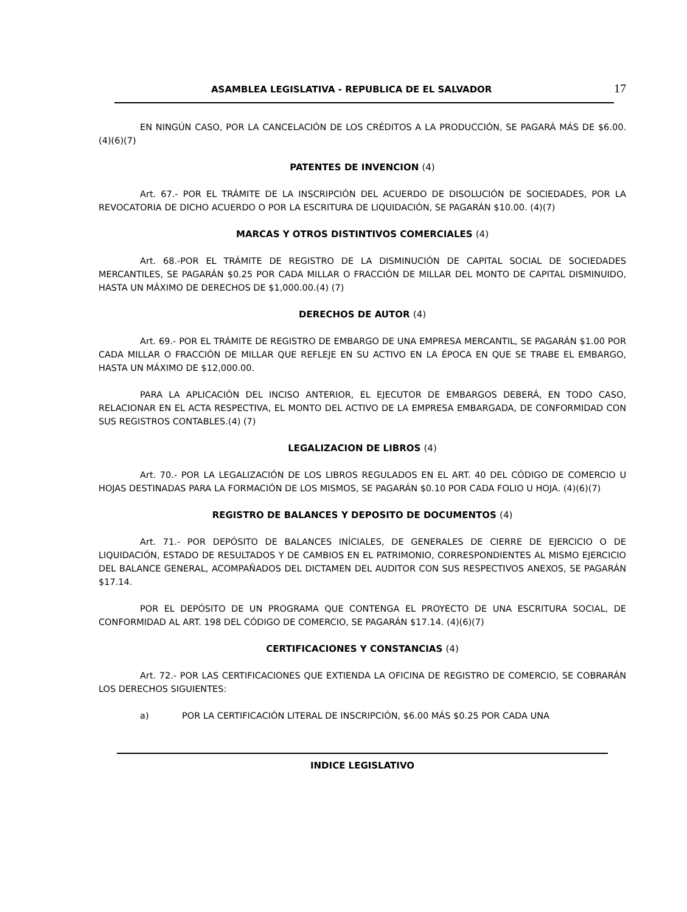ASAMBLEA LEGISLATIVA - REPUBLICA DE EL SALVADOR 17
EN NINGÚN CASO, POR LA CANCELACIÓN DE LOS CRÉDITOS A LA PRODUCCIÓN, SE PAGARÁ MÁS DE $6.00.(4)(6)(7)
PATENTES DE INVENCION (4)
Art. 67.- POR EL TRÁMITE DE LA INSCRIPCIÓN DEL ACUERDO DE DISOLUCIÓN DE SOCIEDADES, POR LA REVOCATORIA DE DICHO ACUERDO O POR LA ESCRITURA DE LIQUIDACIÓN, SE PAGARÁN $10.00. (4)(7)
MARCAS Y OTROS DISTINTIVOS COMERCIALES (4)
Art. 68.-POR EL TRÁMITE DE REGISTRO DE LA DISMINUCIÓN DE CAPITAL SOCIAL DE SOCIEDADES MERCANTILES, SE PAGARÁN $0.25 POR CADA MILLAR O FRACCIÓN DE MILLAR DEL MONTO DE CAPITAL DISMINUIDO, HASTA UN MÁXIMO DE DERECHOS DE $1,000.00.(4) (7)
DERECHOS DE AUTOR (4)
Art. 69.- POR EL TRÁMITE DE REGISTRO DE EMBARGO DE UNA EMPRESA MERCANTIL, SE PAGARÁN $1.00 POR CADA MILLAR O FRACCIÓN DE MILLAR QUE REFLEJE EN SU ACTIVO EN LA ÉPOCA EN QUE SE TRABE EL EMBARGO, HASTA UN MÁXIMO DE $12,000.00.
PARA LA APLICACIÓN DEL INCISO ANTERIOR, EL EJECUTOR DE EMBARGOS DEBERÁ, EN TODO CASO, RELACIONAR EN EL ACTA RESPECTIVA, EL MONTO DEL ACTIVO DE LA EMPRESA EMBARGADA, DE CONFORMIDAD CON SUS REGISTROS CONTABLES.(4) (7)
LEGALIZACION DE LIBROS (4)
Art. 70.- POR LA LEGALIZACIÓN DE LOS LIBROS REGULADOS EN EL ART. 40 DEL CÓDIGO DE COMERCIO U HOJAS DESTINADAS PARA LA FORMACIÓN DE LOS MISMOS, SE PAGARÁN $0.10 POR CADA FOLIO U HOJA. (4)(6)(7)
REGISTRO DE BALANCES Y DEPOSITO DE DOCUMENTOS (4)
Art. 71.- POR DEPÓSITO DE BALANCES INÍCIALES, DE GENERALES DE CIERRE DE EJERCICIO O DE LIQUIDACIÓN, ESTADO DE RESULTADOS Y DE CAMBIOS EN EL PATRIMONIO, CORRESPONDIENTES AL MISMO EJERCICIO DEL BALANCE GENERAL, ACOMPAÑADOS DEL DICTAMEN DEL AUDITOR CON SUS RESPECTIVOS ANEXOS, SE PAGARÁN $17.14.
POR EL DEPÓSITO DE UN PROGRAMA QUE CONTENGA EL PROYECTO DE UNA ESCRITURA SOCIAL, DE CONFORMIDAD AL ART. 198 DEL CÓDIGO DE COMERCIO, SE PAGARÁN $17.14. (4)(6)(7)
CERTIFICACIONES Y CONSTANCIAS (4)
Art. 72.- POR LAS CERTIFICACIONES QUE EXTIENDA LA OFICINA DE REGISTRO DE COMERCIO, SE COBRARÁN LOS DERECHOS SIGUIENTES:
a) POR LA CERTIFICACIÓN LITERAL DE INSCRIPCIÓN, $6.00 MÁS $0.25 POR CADA UNA
INDICE LEGISLATIVO